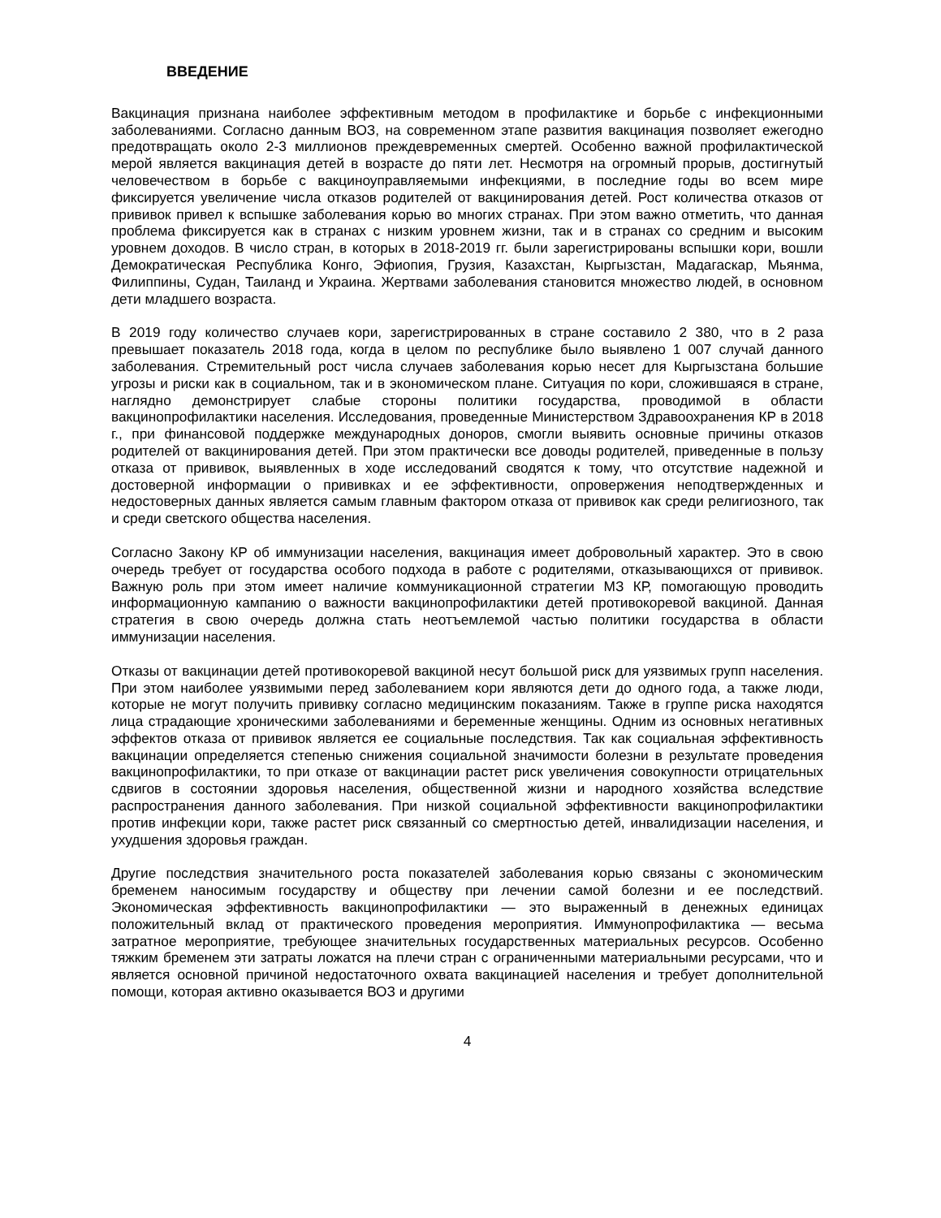ВВЕДЕНИЕ
Вакцинация признана наиболее эффективным методом в профилактике и борьбе с инфекционными заболеваниями. Согласно данным ВОЗ, на современном этапе развития вакцинация позволяет ежегодно предотвращать около 2-3 миллионов преждевременных смертей. Особенно важной профилактической мерой является вакцинация детей в возрасте до пяти лет. Несмотря на огромный прорыв, достигнутый человечеством в борьбе с вакциноуправляемыми инфекциями, в последние годы во всем мире фиксируется увеличение числа отказов родителей от вакцинирования детей. Рост количества отказов от прививок привел к вспышке заболевания корью во многих странах. При этом важно отметить, что данная проблема фиксируется как в странах с низким уровнем жизни, так и в странах со средним и высоким уровнем доходов. В число стран, в которых в 2018-2019 гг. были зарегистрированы вспышки кори, вошли Демократическая Республика Конго, Эфиопия, Грузия, Казахстан, Кыргызстан, Мадагаскар, Мьянма, Филиппины, Судан, Таиланд и Украина. Жертвами заболевания становится множество людей, в основном дети младшего возраста.
В 2019 году количество случаев кори, зарегистрированных в стране составило 2 380, что в 2 раза превышает показатель 2018 года, когда в целом по республике было выявлено 1 007 случай данного заболевания. Стремительный рост числа случаев заболевания корью несет для Кыргызстана большие угрозы и риски как в социальном, так и в экономическом плане. Ситуация по кори, сложившаяся в стране, наглядно демонстрирует слабые стороны политики государства, проводимой в области вакцинопрофилактики населения. Исследования, проведенные Министерством Здравоохранения КР в 2018 г., при финансовой поддержке международных доноров, смогли выявить основные причины отказов родителей от вакцинирования детей. При этом практически все доводы родителей, приведенные в пользу отказа от прививок, выявленных в ходе исследований сводятся к тому, что отсутствие надежной и достоверной информации о прививках и ее эффективности, опровержения неподтвержденных и недостоверных данных является самым главным фактором отказа от прививок как среди религиозного, так и среди светского общества населения.
Согласно Закону КР об иммунизации населения, вакцинация имеет добровольный характер. Это в свою очередь требует от государства особого подхода в работе с родителями, отказывающихся от прививок. Важную роль при этом имеет наличие коммуникационной стратегии МЗ КР, помогающую проводить информационную кампанию о важности вакцинопрофилактики детей противокоревой вакциной. Данная стратегия в свою очередь должна стать неотъемлемой частью политики государства в области иммунизации населения.
Отказы от вакцинации детей противокоревой вакциной несут большой риск для уязвимых групп населения. При этом наиболее уязвимыми перед заболеванием кори являются дети до одного года, а также люди, которые не могут получить прививку согласно медицинским показаниям. Также в группе риска находятся лица страдающие хроническими заболеваниями и беременные женщины. Одним из основных негативных эффектов отказа от прививок является ее социальные последствия. Так как социальная эффективность вакцинации определяется степенью снижения социальной значимости болезни в результате проведения вакцинопрофилактики, то при отказе от вакцинации растет риск увеличения совокупности отрицательных сдвигов в состоянии здоровья населения, общественной жизни и народного хозяйства вследствие распространения данного заболевания. При низкой социальной эффективности вакцинопрофилактики против инфекции кори, также растет риск связанный со смертностью детей, инвалидизации населения, и ухудшения здоровья граждан.
Другие последствия значительного роста показателей заболевания корью связаны с экономическим бременем наносимым государству и обществу при лечении самой болезни и ее последствий. Экономическая эффективность вакцинопрофилактики — это выраженный в денежных единицах положительный вклад от практического проведения мероприятия. Иммунопрофилактика — весьма затратное мероприятие, требующее значительных государственных материальных ресурсов. Особенно тяжким бременем эти затраты ложатся на плечи стран с ограниченными материальными ресурсами, что и является основной причиной недостаточного охвата вакцинацией населения и требует дополнительной помощи, которая активно оказывается ВОЗ и другими
4